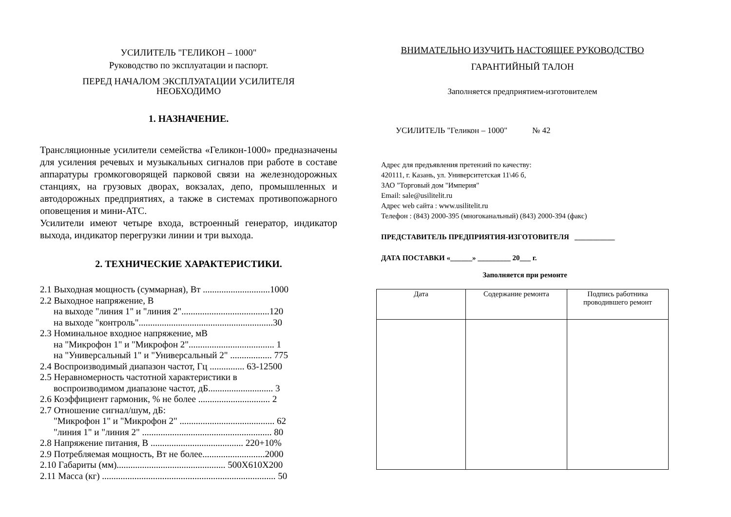УСИЛИТЕЛЬ "ГЕЛИКОН – 1000"
Руководство по эксплуатации и паспорт.
ПЕРЕД НАЧАЛОМ ЭКСПЛУАТАЦИИ УСИЛИТЕЛЯ
НЕОБХОДИМО
1. НАЗНАЧЕНИЕ.
Трансляционные усилители семейства «Геликон-1000» предназначены для усиления речевых и музыкальных сигналов при работе в составе аппаратуры громкоговорящей парковой связи на железнодорожных станциях, на грузовых дворах, вокзалах, депо, промышленных и автодорожных предприятиях, а также в системах противопожарного оповещения и мини-АТС.
Усилители имеют четыре входа, встроенный генератор, индикатор выхода, индикатор перегрузки линии и три выхода.
2. ТЕХНИЧЕСКИЕ ХАРАКТЕРИСТИКИ.
2.1 Выходная мощность (суммарная), Вт .............................1000
2.2 Выходное напряжение, В
на выходе "линия 1" и "линия 2"......................................120
на выходе "контроль"..........................................................30
2.3 Номинальное входное напряжение, мВ
на "Микрофон 1" и "Микрофон 2"..................................... 1
на "Универсальный 1" и "Универсальный 2" .................. 775
2.4 Воспроизводимый диапазон частот, Гц ............... 63-12500
2.5 Неравномерность частотной характеристики в
воспроизводимом диапазоне частот, дБ............................ 3
2.6 Коэффициент гармоник, % не более ............................... 2
2.7 Отношение сигнал/шум, дБ:
"Микрофон 1" и "Микрофон 2" ......................................... 62
"линия 1" и "линия 2" ........................................................ 80
2.8 Напряжение питания, В ........................................ 220+10%
2.9 Потребляемая мощность, Вт не более...........................2000
2.10 Габариты (мм)............................................... 500Х610Х200
2.11 Масса (кг) ........................................................................... 50
ВНИМАТЕЛЬНО ИЗУЧИТЬ НАСТОЯЩЕЕ РУКОВОДСТВО
ГАРАНТИЙНЫЙ ТАЛОН
Заполняется предприятием-изготовителем
УСИЛИТЕЛЬ "Геликон – 1000" № 42
Адрес для предъявления претензий по качеству:
420111, г. Казань, ул. Университетская 11\46 б,
ЗАО "Торговый дом "Империя"
Email: sale@usilitelit.ru
Адрес web сайта : www.usilitelit.ru
Телефон : (843) 2000-395 (многоканальный) (843) 2000-394 (факс)
ПРЕДСТАВИТЕЛЬ ПРЕДПРИЯТИЯ-ИЗГОТОВИТЕЛЯ ___________
ДАТА ПОСТАВКИ «______» _________ 20___ г.
Заполняется при ремонте
| Дата | Содержание ремонта | Подпись работника проводившего ремонт |